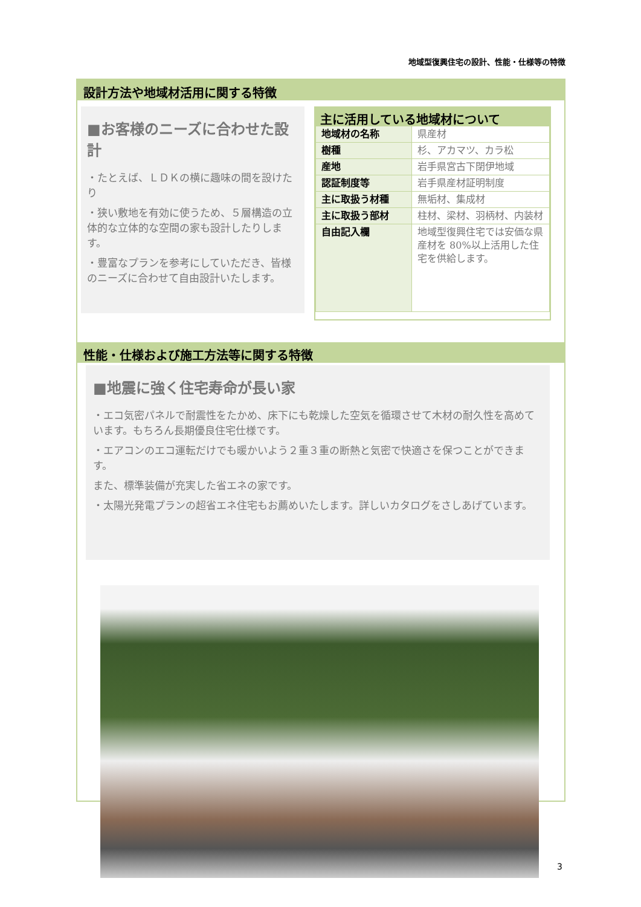地域型復興住宅の設計、性能・仕様等の特徴
設計方法や地域材活用に関する特徴
■お客様のニーズに合わせた設計
・たとえば、ＬＤＫの横に趣味の間を設けたり
・狭い敷地を有効に使うため、５層構造の立体的な立体的な空間の家も設計したりします。
・豊富なプランを参考にしていただき、皆様のニーズに合わせて自由設計いたします。
主に活用している地域材について
| 地域材の名称 | 県産材 |
| 樹種 | 杉、アカマツ、カラ松 |
| 産地 | 岩手県宮古下閉伊地域 |
| 認証制度等 | 岩手県産材証明制度 |
| 主に取扱う材種 | 無垢材、集成材 |
| 主に取扱う部材 | 柱材、梁材、羽柄材、内装材 |
| 自由記入欄 | 地域型復興住宅では安価な県産材を 80%以上活用した住宅を供給します。 |
性能・仕様および施工方法等に関する特徴
■地震に強く住宅寿命が長い家
・エコ気密パネルで耐震性をたかめ、床下にも乾燥した空気を循環させて木材の耐久性を高めています。もちろん長期優良住宅仕様です。
・エアコンのエコ運転だけでも暖かいよう２重３重の断熱と気密で快適さを保つことができます。
また、標準装備が充実した省エネの家です。
・太陽光発電プランの超省エネ住宅もお薦めいたします。詳しいカタログをさしあげています。
3